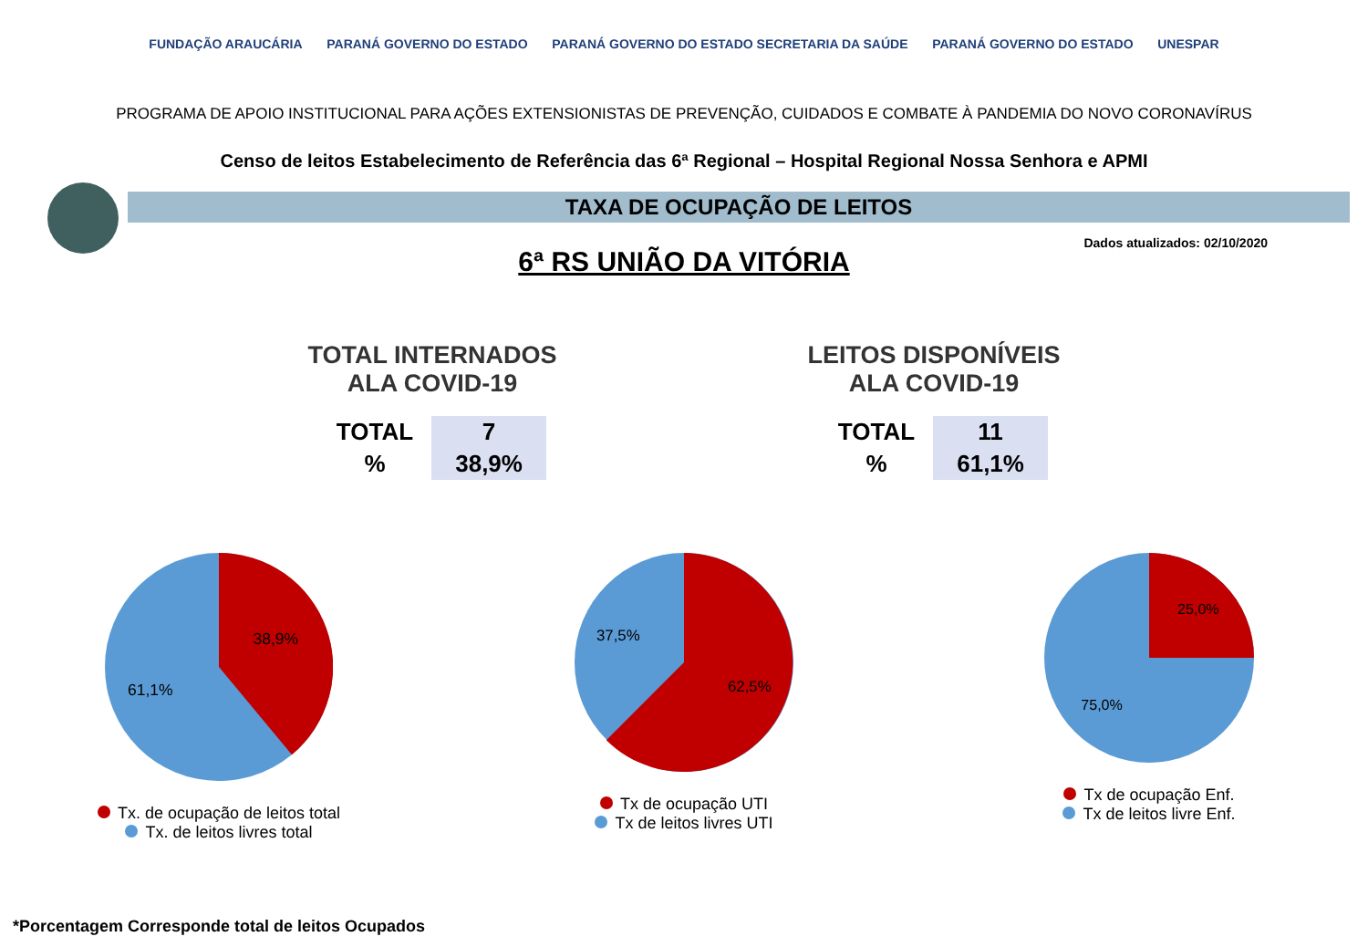FUNDAÇÃO ARAUCÁRIA PARANÁ GOVERNO DO ESTADO PARANÁ GOVERNO DO ESTADO SECRETARIA DA SAÚDE PARANÁ GOVERNO DO ESTADO UNESPAR
PROGRAMA DE APOIO INSTITUCIONAL PARA AÇÕES EXTENSIONISTAS DE PREVENÇÃO, CUIDADOS E COMBATE À PANDEMIA DO NOVO CORONAVÍRUS
Censo de leitos Estabelecimento de Referência das 6ª Regional – Hospital Regional Nossa Senhora e APMI
TAXA DE OCUPAÇÃO DE LEITOS
Dados atualizados: 02/10/2020
6ª RS UNIÃO DA VITÓRIA
TOTAL INTERNADOS
ALA COVID-19
| TOTAL | 7 |
| % | 38,9% |
LEITOS DISPONÍVEIS
ALA COVID-19
| TOTAL | 11 |
| % | 61,1% |
38,9%
61,1%
Tx. de ocupação de leitos total
Tx. de leitos livres total
37,5%
62,5%
Tx de ocupação UTI
Tx de leitos livres UTI
25,0%
75,0%
Tx de ocupação Enf.
Tx de leitos livre Enf.
*Porcentagem Corresponde total de leitos Ocupados